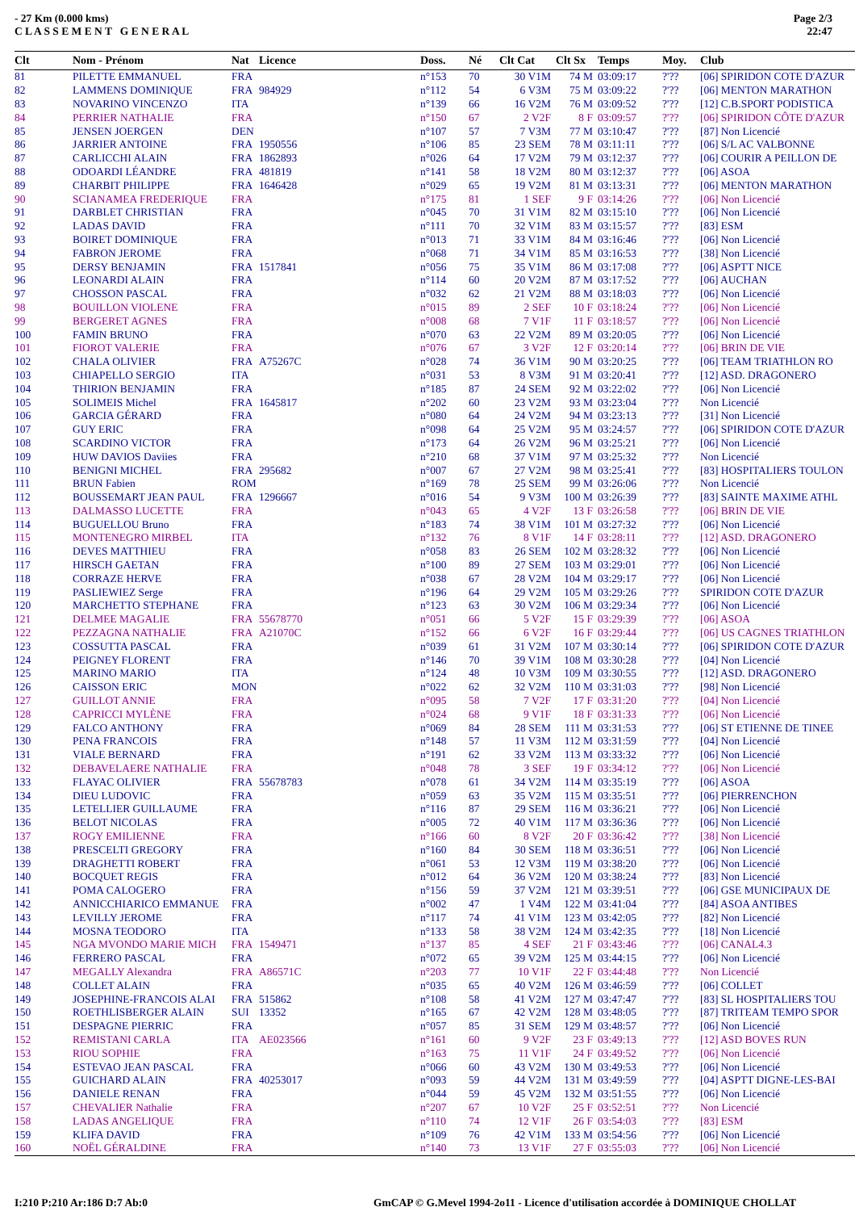- 27 Km (0.000 kms)
C L A S S E M E N T G E N E R A L
Page 2/3
22:47
| Clt | Nom - Prénom | Nat | Licence | Doss. | Né | Clt Cat | Clt Sx | Temps | Moy. | Club |
| --- | --- | --- | --- | --- | --- | --- | --- | --- | --- | --- |
| 81 | PILETTE EMMANUEL | FRA | | n°153 | 70 | 30 V1M | 74 M | 03:09:17 | ?'?? | [06] SPIRIDON COTE D'AZUR |
| 82 | LAMMENS DOMINIQUE | FRA | 984929 | n°112 | 54 | 6 V3M | 75 M | 03:09:22 | ?'?? | [06] MENTON MARATHON |
| 83 | NOVARINO VINCENZO | ITA | | n°139 | 66 | 16 V2M | 76 M | 03:09:52 | ?'?? | [12] C.B.SPORT PODISTICA |
| 84 | PERRIER NATHALIE | FRA | | n°150 | 67 | 2 V2F | 8 F | 03:09:57 | ?'?? | [06] SPIRIDON CÔTE D'AZUR |
| 85 | JENSEN JOERGEN | DEN | | n°107 | 57 | 7 V3M | 77 M | 03:10:47 | ?'?? | [87] Non Licencié |
| 86 | JARRIER ANTOINE | FRA | 1950556 | n°106 | 85 | 23 SEM | 78 M | 03:11:11 | ?'?? | [06] S/L AC VALBONNE |
| 87 | CARLICCHI ALAIN | FRA | 1862893 | n°026 | 64 | 17 V2M | 79 M | 03:12:37 | ?'?? | [06] COURIR A PEILLON DE |
| 88 | ODOARDI LÉANDRE | FRA | 481819 | n°141 | 58 | 18 V2M | 80 M | 03:12:37 | ?'?? | [06] ASOA |
| 89 | CHARBIT PHILIPPE | FRA | 1646428 | n°029 | 65 | 19 V2M | 81 M | 03:13:31 | ?'?? | [06] MENTON MARATHON |
| 90 | SCIANAMEA FREDERIQUE | FRA | | n°175 | 81 | 1 SEF | 9 F | 03:14:26 | ?'?? | [06] Non Licencié |
| 91 | DARBLET CHRISTIAN | FRA | | n°045 | 70 | 31 V1M | 82 M | 03:15:10 | ?'?? | [06] Non Licencié |
| 92 | LADAS DAVID | FRA | | n°111 | 70 | 32 V1M | 83 M | 03:15:57 | ?'?? | [83] ESM |
| 93 | BOIRET DOMINIQUE | FRA | | n°013 | 71 | 33 V1M | 84 M | 03:16:46 | ?'?? | [06] Non Licencié |
| 94 | FABRON JEROME | FRA | | n°068 | 71 | 34 V1M | 85 M | 03:16:53 | ?'?? | [38] Non Licencié |
| 95 | DERSY BENJAMIN | FRA | 1517841 | n°056 | 75 | 35 V1M | 86 M | 03:17:08 | ?'?? | [06] ASPTT NICE |
| 96 | LEONARDI ALAIN | FRA | | n°114 | 60 | 20 V2M | 87 M | 03:17:52 | ?'?? | [06] AUCHAN |
| 97 | CHOSSON PASCAL | FRA | | n°032 | 62 | 21 V2M | 88 M | 03:18:03 | ?'?? | [06] Non Licencié |
| 98 | BOUILLON VIOLENE | FRA | | n°015 | 89 | 2 SEF | 10 F | 03:18:24 | ?'?? | [06] Non Licencié |
| 99 | BERGERET AGNES | FRA | | n°008 | 68 | 7 V1F | 11 F | 03:18:57 | ?'?? | [06] Non Licencié |
| 100 | FAMIN BRUNO | FRA | | n°070 | 63 | 22 V2M | 89 M | 03:20:05 | ?'?? | [06] Non Licencié |
| 101 | FIOROT VALERIE | FRA | | n°076 | 67 | 3 V2F | 12 F | 03:20:14 | ?'?? | [06] BRIN DE VIE |
| 102 | CHALA OLIVIER | FRA | A75267C | n°028 | 74 | 36 V1M | 90 M | 03:20:25 | ?'?? | [06] TEAM TRIATHLON RO |
| 103 | CHIAPELLO SERGIO | ITA | | n°031 | 53 | 8 V3M | 91 M | 03:20:41 | ?'?? | [12] ASD. DRAGONERO |
| 104 | THIRION BENJAMIN | FRA | | n°185 | 87 | 24 SEM | 92 M | 03:22:02 | ?'?? | [06] Non Licencié |
| 105 | SOLIMEIS Michel | FRA | 1645817 | n°202 | 60 | 23 V2M | 93 M | 03:23:04 | ?'?? | Non Licencié |
| 106 | GARCIA GÉRARD | FRA | | n°080 | 64 | 24 V2M | 94 M | 03:23:13 | ?'?? | [31] Non Licencié |
| 107 | GUY ERIC | FRA | | n°098 | 64 | 25 V2M | 95 M | 03:24:57 | ?'?? | [06] SPIRIDON COTE D'AZUR |
| 108 | SCARDINO VICTOR | FRA | | n°173 | 64 | 26 V2M | 96 M | 03:25:21 | ?'?? | [06] Non Licencié |
| 109 | HUW DAVIOS Daviies | FRA | | n°210 | 68 | 37 V1M | 97 M | 03:25:32 | ?'?? | Non Licencié |
| 110 | BENIGNI MICHEL | FRA | 295682 | n°007 | 67 | 27 V2M | 98 M | 03:25:41 | ?'?? | [83] HOSPITALIERS TOULON |
| 111 | BRUN Fabien | ROM | | n°169 | 78 | 25 SEM | 99 M | 03:26:06 | ?'?? | Non Licencié |
| 112 | BOUSSEMART JEAN PAUL | FRA | 1296667 | n°016 | 54 | 9 V3M | 100 M | 03:26:39 | ?'?? | [83] SAINTE MAXIME ATHL |
| 113 | DALMASSO LUCETTE | FRA | | n°043 | 65 | 4 V2F | 13 F | 03:26:58 | ?'?? | [06] BRIN DE VIE |
| 114 | BUGUELLOU Bruno | FRA | | n°183 | 74 | 38 V1M | 101 M | 03:27:32 | ?'?? | [06] Non Licencié |
| 115 | MONTENEGRO MIRBEL | ITA | | n°132 | 76 | 8 V1F | 14 F | 03:28:11 | ?'?? | [12] ASD. DRAGONERO |
| 116 | DEVES MATTHIEU | FRA | | n°058 | 83 | 26 SEM | 102 M | 03:28:32 | ?'?? | [06] Non Licencié |
| 117 | HIRSCH GAETAN | FRA | | n°100 | 89 | 27 SEM | 103 M | 03:29:01 | ?'?? | [06] Non Licencié |
| 118 | CORRAZE HERVE | FRA | | n°038 | 67 | 28 V2M | 104 M | 03:29:17 | ?'?? | [06] Non Licencié |
| 119 | PASLIEWIEZ Serge | FRA | | n°196 | 64 | 29 V2M | 105 M | 03:29:26 | ?'?? | SPIRIDON COTE D'AZUR |
| 120 | MARCHETTO STEPHANE | FRA | | n°123 | 63 | 30 V2M | 106 M | 03:29:34 | ?'?? | [06] Non Licencié |
| 121 | DELMEE MAGALIE | FRA | 55678770 | n°051 | 66 | 5 V2F | 15 F | 03:29:39 | ?'?? | [06] ASOA |
| 122 | PEZZAGNA NATHALIE | FRA | A21070C | n°152 | 66 | 6 V2F | 16 F | 03:29:44 | ?'?? | [06] US CAGNES TRIATHLON |
| 123 | COSSUTTA PASCAL | FRA | | n°039 | 61 | 31 V2M | 107 M | 03:30:14 | ?'?? | [06] SPIRIDON COTE D'AZUR |
| 124 | PEIGNEY FLORENT | FRA | | n°146 | 70 | 39 V1M | 108 M | 03:30:28 | ?'?? | [04] Non Licencié |
| 125 | MARINO MARIO | ITA | | n°124 | 48 | 10 V3M | 109 M | 03:30:55 | ?'?? | [12] ASD. DRAGONERO |
| 126 | CAISSON ERIC | MON | | n°022 | 62 | 32 V2M | 110 M | 03:31:03 | ?'?? | [98] Non Licencié |
| 127 | GUILLOT ANNIE | FRA | | n°095 | 58 | 7 V2F | 17 F | 03:31:20 | ?'?? | [04] Non Licencié |
| 128 | CAPRICCI MYLÈNE | FRA | | n°024 | 68 | 9 V1F | 18 F | 03:31:33 | ?'?? | [06] Non Licencié |
| 129 | FALCO ANTHONY | FRA | | n°069 | 84 | 28 SEM | 111 M | 03:31:53 | ?'?? | [06] ST ETIENNE DE TINEE |
| 130 | PENA FRANCOIS | FRA | | n°148 | 57 | 11 V3M | 112 M | 03:31:59 | ?'?? | [04] Non Licencié |
| 131 | VIALE BERNARD | FRA | | n°191 | 62 | 33 V2M | 113 M | 03:33:32 | ?'?? | [06] Non Licencié |
| 132 | DEBAVELAERE NATHALIE | FRA | | n°048 | 78 | 3 SEF | 19 F | 03:34:12 | ?'?? | [06] Non Licencié |
| 133 | FLAYAC OLIVIER | FRA | 55678783 | n°078 | 61 | 34 V2M | 114 M | 03:35:19 | ?'?? | [06] ASOA |
| 134 | DIEU LUDOVIC | FRA | | n°059 | 63 | 35 V2M | 115 M | 03:35:51 | ?'?? | [06] PIERRENCHON |
| 135 | LETELLIER GUILLAUME | FRA | | n°116 | 87 | 29 SEM | 116 M | 03:36:21 | ?'?? | [06] Non Licencié |
| 136 | BELOT NICOLAS | FRA | | n°005 | 72 | 40 V1M | 117 M | 03:36:36 | ?'?? | [06] Non Licencié |
| 137 | ROGY EMILIENNE | FRA | | n°166 | 60 | 8 V2F | 20 F | 03:36:42 | ?'?? | [38] Non Licencié |
| 138 | PRESCELTI GREGORY | FRA | | n°160 | 84 | 30 SEM | 118 M | 03:36:51 | ?'?? | [06] Non Licencié |
| 139 | DRAGHETTI ROBERT | FRA | | n°061 | 53 | 12 V3M | 119 M | 03:38:20 | ?'?? | [06] Non Licencié |
| 140 | BOCQUET REGIS | FRA | | n°012 | 64 | 36 V2M | 120 M | 03:38:24 | ?'?? | [83] Non Licencié |
| 141 | POMA CALOGERO | FRA | | n°156 | 59 | 37 V2M | 121 M | 03:39:51 | ?'?? | [06] GSE MUNICIPAUX DE |
| 142 | ANNICCHIARICO EMMANUE | FRA | | n°002 | 47 | 1 V4M | 122 M | 03:41:04 | ?'?? | [84] ASOA ANTIBES |
| 143 | LEVILLY JEROME | FRA | | n°117 | 74 | 41 V1M | 123 M | 03:42:05 | ?'?? | [82] Non Licencié |
| 144 | MOSNA TEODORO | ITA | | n°133 | 58 | 38 V2M | 124 M | 03:42:35 | ?'?? | [18] Non Licencié |
| 145 | NGA MVONDO MARIE MICH | FRA | 1549471 | n°137 | 85 | 4 SEF | 21 F | 03:43:46 | ?'?? | [06] CANAL4.3 |
| 146 | FERRERO PASCAL | FRA | | n°072 | 65 | 39 V2M | 125 M | 03:44:15 | ?'?? | [06] Non Licencié |
| 147 | MEGALLY Alexandra | FRA | A86571C | n°203 | 77 | 10 V1F | 22 F | 03:44:48 | ?'?? | Non Licencié |
| 148 | COLLET ALAIN | FRA | | n°035 | 65 | 40 V2M | 126 M | 03:46:59 | ?'?? | [06] COLLET |
| 149 | JOSEPHINE-FRANCOIS ALAI | FRA | 515862 | n°108 | 58 | 41 V2M | 127 M | 03:47:47 | ?'?? | [83] SL HOSPITALIERS TOU |
| 150 | ROETHLISBERGER ALAIN | SUI | 13352 | n°165 | 67 | 42 V2M | 128 M | 03:48:05 | ?'?? | [87] TRITEAM TEMPO SPOR |
| 151 | DESPAGNE PIERRIC | FRA | | n°057 | 85 | 31 SEM | 129 M | 03:48:57 | ?'?? | [06] Non Licencié |
| 152 | REMISTANI CARLA | ITA | AE023566 | n°161 | 60 | 9 V2F | 23 F | 03:49:13 | ?'?? | [12] ASD BOVES RUN |
| 153 | RIOU SOPHIE | FRA | | n°163 | 75 | 11 V1F | 24 F | 03:49:52 | ?'?? | [06] Non Licencié |
| 154 | ESTEVAO JEAN PASCAL | FRA | | n°066 | 60 | 43 V2M | 130 M | 03:49:53 | ?'?? | [06] Non Licencié |
| 155 | GUICHARD ALAIN | FRA | 40253017 | n°093 | 59 | 44 V2M | 131 M | 03:49:59 | ?'?? | [04] ASPTT DIGNE-LES-BAI |
| 156 | DANIELE RENAN | FRA | | n°044 | 59 | 45 V2M | 132 M | 03:51:55 | ?'?? | [06] Non Licencié |
| 157 | CHEVALIER Nathalie | FRA | | n°207 | 67 | 10 V2F | 25 F | 03:52:51 | ?'?? | Non Licencié |
| 158 | LADAS ANGELIQUE | FRA | | n°110 | 74 | 12 V1F | 26 F | 03:54:03 | ?'?? | [83] ESM |
| 159 | KLIFA DAVID | FRA | | n°109 | 76 | 42 V1M | 133 M | 03:54:56 | ?'?? | [06] Non Licencié |
| 160 | NOËL GÉRALDINE | FRA | | n°140 | 73 | 13 V1F | 27 F | 03:55:03 | ?'?? | [06] Non Licencié |
I:210 P:210 Ar:186 D:7 Ab:0 GmCAP © G.Mevel 1994-2o11 - Licence d'utilisation accordée à DOMINIQUE CHOLLAT